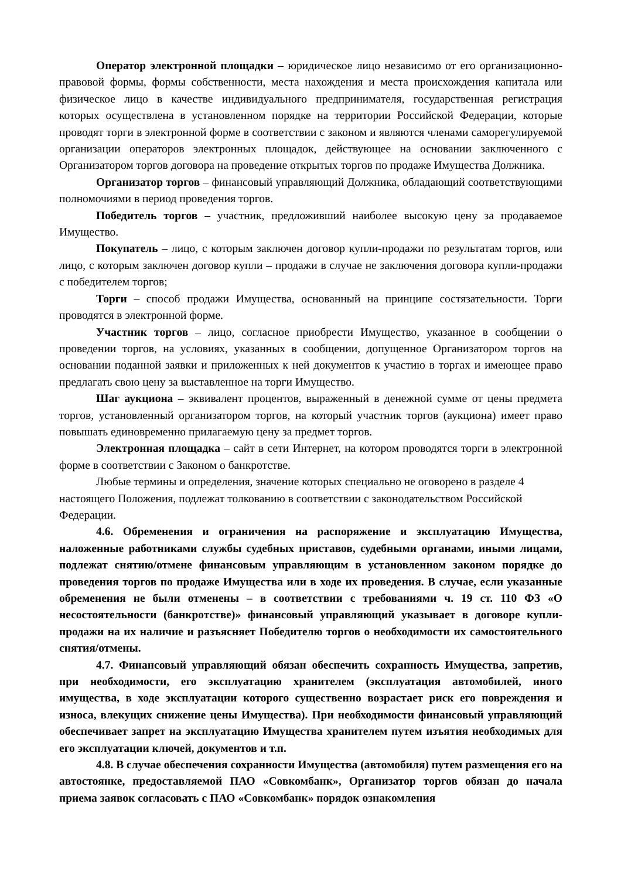Оператор электронной площадки – юридическое лицо независимо от его организационно-правовой формы, формы собственности, места нахождения и места происхождения капитала или физическое лицо в качестве индивидуального предпринимателя, государственная регистрация которых осуществлена в установленном порядке на территории Российской Федерации, которые проводят торги в электронной форме в соответствии с законом и являются членами саморегулируемой организации операторов электронных площадок, действующее на основании заключенного с Организатором торгов договора на проведение открытых торгов по продаже Имущества Должника.
Организатор торгов – финансовый управляющий Должника, обладающий соответствующими полномочиями в период проведения торгов.
Победитель торгов – участник, предложивший наиболее высокую цену за продаваемое Имущество.
Покупатель – лицо, с которым заключен договор купли-продажи по результатам торгов, или лицо, с которым заключен договор купли – продажи в случае не заключения договора купли-продажи с победителем торгов;
Торги – способ продажи Имущества, основанный на принципе состязательности. Торги проводятся в электронной форме.
Участник торгов – лицо, согласное приобрести Имущество, указанное в сообщении о проведении торгов, на условиях, указанных в сообщении, допущенное Организатором торгов на основании поданной заявки и приложенных к ней документов к участию в торгах и имеющее право предлагать свою цену за выставленное на торги Имущество.
Шаг аукциона – эквивалент процентов, выраженный в денежной сумме от цены предмета торгов, установленный организатором торгов, на который участник торгов (аукциона) имеет право повышать единовременно прилагаемую цену за предмет торгов.
Электронная площадка – сайт в сети Интернет, на котором проводятся торги в электронной форме в соответствии с Законом о банкротстве.
Любые термины и определения, значение которых специально не оговорено в разделе 4 настоящего Положения, подлежат толкованию в соответствии с законодательством Российской Федерации.
4.6. Обременения и ограничения на распоряжение и эксплуатацию Имущества, наложенные работниками службы судебных приставов, судебными органами, иными лицами, подлежат снятию/отмене финансовым управляющим в установленном законом порядке до проведения торгов по продаже Имущества или в ходе их проведения. В случае, если указанные обременения не были отменены – в соответствии с требованиями ч. 19 ст. 110 ФЗ «О несостоятельности (банкротстве)» финансовый управляющий указывает в договоре купли-продажи на их наличие и разъясняет Победителю торгов о необходимости их самостоятельного снятия/отмены.
4.7. Финансовый управляющий обязан обеспечить сохранность Имущества, запретив, при необходимости, его эксплуатацию хранителем (эксплуатация автомобилей, иного имущества, в ходе эксплуатации которого существенно возрастает риск его повреждения и износа, влекущих снижение цены Имущества). При необходимости финансовый управляющий обеспечивает запрет на эксплуатацию Имущества хранителем путем изъятия необходимых для его эксплуатации ключей, документов и т.п.
4.8. В случае обеспечения сохранности Имущества (автомобиля) путем размещения его на автостоянке, предоставляемой ПАО «Совкомбанк», Организатор торгов обязан до начала приема заявок согласовать с ПАО «Совкомбанк» порядок ознакомления